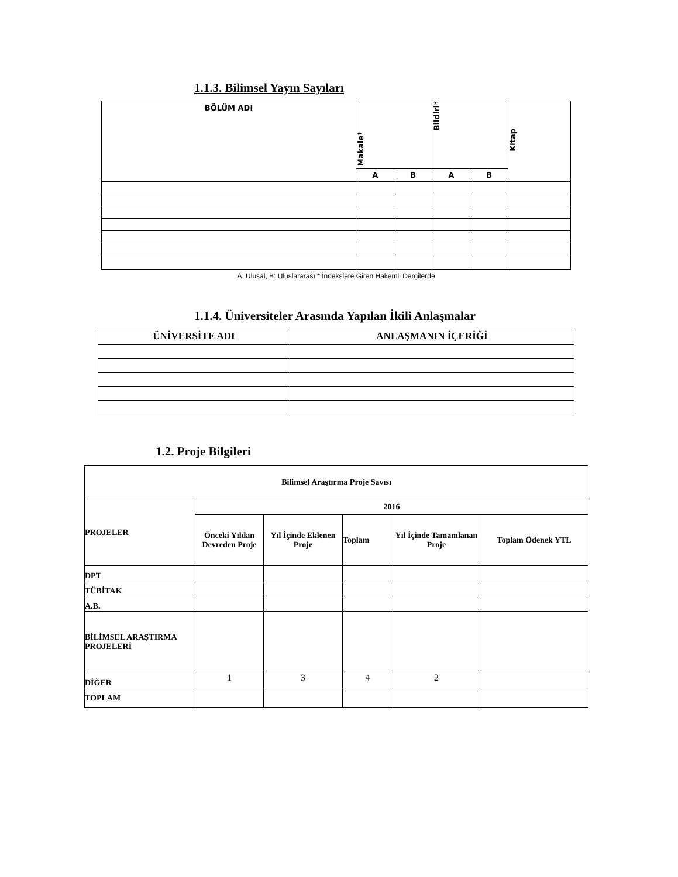1.1.3. Bilimsel Yayın Sayıları
| BÖLÜM ADI | Makale* | | Bildiri* | | Kitap |
| --- | --- | --- | --- | --- | --- |
| | A | B | A | B | |
A: Ulusal, B: Uluslararası * İndekslere Giren Hakemli Dergilerde
1.1.4. Üniversiteler Arasında Yapılan İkili Anlaşmalar
| ÜNİVERSİTE ADI | ANLAŞMANIN İÇERİĞİ |
| --- | --- |
1.2. Proje Bilgileri
| Bilimsel Araştırma Proje Sayısı | | | | | |
| PROJELER | 2016 | | | | |
| | Önceki Yıldan Devreden Proje | Yıl İçinde Eklenen Proje | Toplam | Yıl İçinde Tamamlanan Proje | Toplam Ödenek YTL |
| DPT | | | | | |
| TÜBİTAK | | | | | |
| A.B. | | | | | |
| BİLİMSEL ARAŞTIRMA PROJELERİ | | | | | |
| DİĞER | 1 | 3 | 4 | 2 | |
| TOPLAM | | | | | |